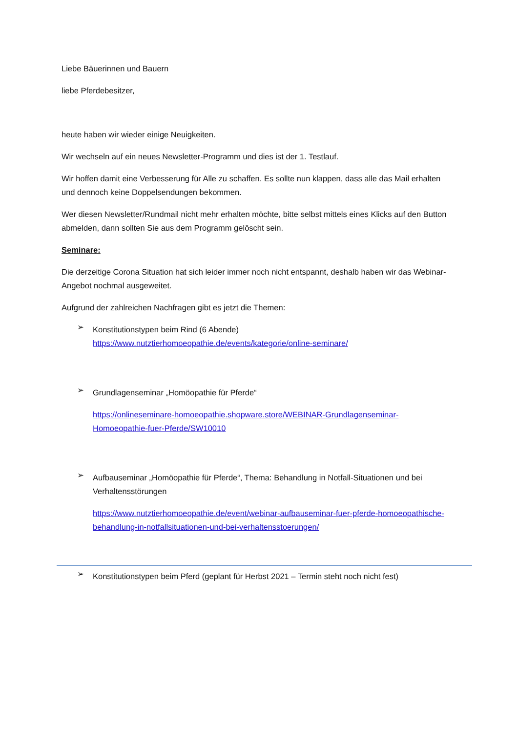Liebe Bäuerinnen und Bauern
liebe Pferdebesitzer,
heute haben wir wieder einige Neuigkeiten.
Wir wechseln auf ein neues Newsletter-Programm und dies ist der 1. Testlauf.
Wir hoffen damit eine Verbesserung für Alle zu schaffen. Es sollte nun klappen, dass alle das Mail erhalten und dennoch keine Doppelsendungen bekommen.
Wer diesen Newsletter/Rundmail nicht mehr erhalten möchte, bitte selbst mittels eines Klicks auf den Button abmelden, dann sollten Sie aus dem Programm gelöscht sein.
Seminare:
Die derzeitige Corona Situation hat sich leider immer noch nicht entspannt, deshalb haben wir das Webinar-Angebot nochmal ausgeweitet.
Aufgrund der zahlreichen Nachfragen gibt es jetzt die Themen:
➢
Konstitutionstypen beim Rind (6 Abende)
https://www.nutztierhomoeopathie.de/events/kategorie/online-seminare/
➢
Grundlagenseminar „Homöopathie für Pferde“
https://onlineseminare-homoeopathie.shopware.store/WEBINAR-Grundlagenseminar-Homoeopathie-fuer-Pferde/SW10010
➢
Aufbauseminar „Homöopathie für Pferde“, Thema: Behandlung in Notfall-Situationen und bei Verhaltensstörungen
https://www.nutztierhomoeopathie.de/event/webinar-aufbauseminar-fuer-pferde-homoeopathische-behandlung-in-notfallsituationen-und-bei-verhaltensstoerungen/
➢
Konstitutionstypen beim Pferd (geplant für Herbst 2021 – Termin steht noch nicht fest)